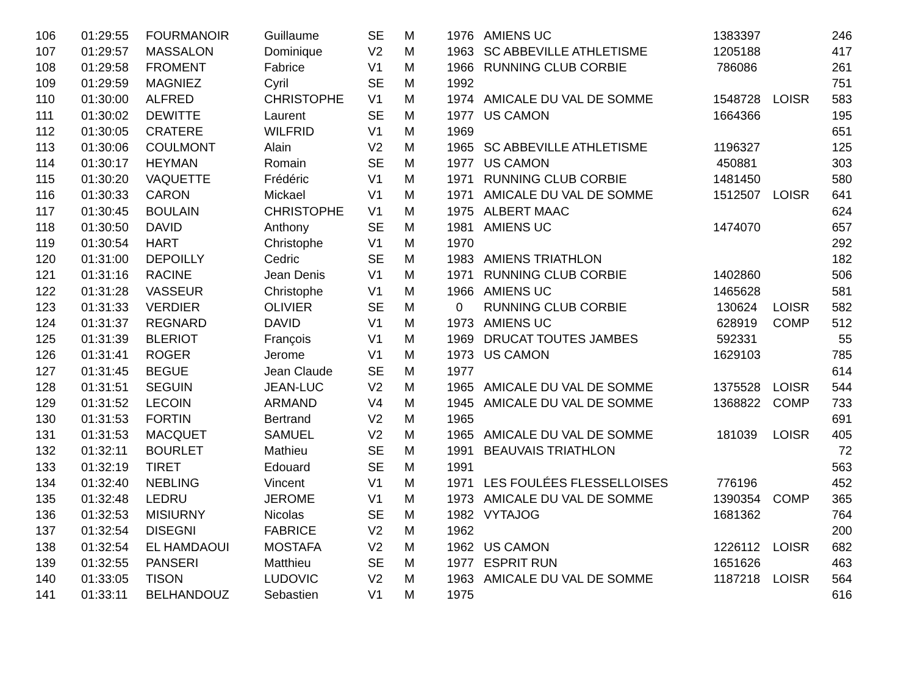| 106 | 01:29:55 | FOURMANOIR | Guillaume | SE | M | 1976 | AMIENS UC | 1383397 | | 246 |
| 107 | 01:29:57 | MASSALON | Dominique | V2 | M | 1963 | SC ABBEVILLE ATHLETISME | 1205188 | | 417 |
| 108 | 01:29:58 | FROMENT | Fabrice | V1 | M | 1966 | RUNNING CLUB CORBIE | 786086 | | 261 |
| 109 | 01:29:59 | MAGNIEZ | Cyril | SE | M | 1992 | | | | 751 |
| 110 | 01:30:00 | ALFRED | CHRISTOPHE | V1 | M | 1974 | AMICALE DU VAL DE SOMME | 1548728 | LOISR | 583 |
| 111 | 01:30:02 | DEWITTE | Laurent | SE | M | 1977 | US CAMON | 1664366 | | 195 |
| 112 | 01:30:05 | CRATERE | WILFRID | V1 | M | 1969 | | | | 651 |
| 113 | 01:30:06 | COULMONT | Alain | V2 | M | 1965 | SC ABBEVILLE ATHLETISME | 1196327 | | 125 |
| 114 | 01:30:17 | HEYMAN | Romain | SE | M | 1977 | US CAMON | 450881 | | 303 |
| 115 | 01:30:20 | VAQUETTE | Frédéric | V1 | M | 1971 | RUNNING CLUB CORBIE | 1481450 | | 580 |
| 116 | 01:30:33 | CARON | Mickael | V1 | M | 1971 | AMICALE DU VAL DE SOMME | 1512507 | LOISR | 641 |
| 117 | 01:30:45 | BOULAIN | CHRISTOPHE | V1 | M | 1975 | ALBERT MAAC | | | 624 |
| 118 | 01:30:50 | DAVID | Anthony | SE | M | 1981 | AMIENS UC | 1474070 | | 657 |
| 119 | 01:30:54 | HART | Christophe | V1 | M | 1970 | | | | 292 |
| 120 | 01:31:00 | DEPOILLY | Cedric | SE | M | 1983 | AMIENS TRIATHLON | | | 182 |
| 121 | 01:31:16 | RACINE | Jean Denis | V1 | M | 1971 | RUNNING CLUB CORBIE | 1402860 | | 506 |
| 122 | 01:31:28 | VASSEUR | Christophe | V1 | M | 1966 | AMIENS UC | 1465628 | | 581 |
| 123 | 01:31:33 | VERDIER | OLIVIER | SE | M | 0 | RUNNING CLUB CORBIE | 130624 | LOISR | 582 |
| 124 | 01:31:37 | REGNARD | DAVID | V1 | M | 1973 | AMIENS UC | 628919 | COMP | 512 |
| 125 | 01:31:39 | BLERIOT | François | V1 | M | 1969 | DRUCAT TOUTES JAMBES | 592331 | | 55 |
| 126 | 01:31:41 | ROGER | Jerome | V1 | M | 1973 | US CAMON | 1629103 | | 785 |
| 127 | 01:31:45 | BEGUE | Jean Claude | SE | M | 1977 | | | | 614 |
| 128 | 01:31:51 | SEGUIN | JEAN-LUC | V2 | M | 1965 | AMICALE DU VAL DE SOMME | 1375528 | LOISR | 544 |
| 129 | 01:31:52 | LECOIN | ARMAND | V4 | M | 1945 | AMICALE DU VAL DE SOMME | 1368822 | COMP | 733 |
| 130 | 01:31:53 | FORTIN | Bertrand | V2 | M | 1965 | | | | 691 |
| 131 | 01:31:53 | MACQUET | SAMUEL | V2 | M | 1965 | AMICALE DU VAL DE SOMME | 181039 | LOISR | 405 |
| 132 | 01:32:11 | BOURLET | Mathieu | SE | M | 1991 | BEAUVAIS TRIATHLON | | | 72 |
| 133 | 01:32:19 | TIRET | Edouard | SE | M | 1991 | | | | 563 |
| 134 | 01:32:40 | NEBLING | Vincent | V1 | M | 1971 | LES FOULÉES FLESSELLOISES | 776196 | | 452 |
| 135 | 01:32:48 | LEDRU | JEROME | V1 | M | 1973 | AMICALE DU VAL DE SOMME | 1390354 | COMP | 365 |
| 136 | 01:32:53 | MISIURNY | Nicolas | SE | M | 1982 | VYTAJOG | 1681362 | | 764 |
| 137 | 01:32:54 | DISEGNI | FABRICE | V2 | M | 1962 | | | | 200 |
| 138 | 01:32:54 | EL HAMDAOUI | MOSTAFA | V2 | M | 1962 | US CAMON | 1226112 | LOISR | 682 |
| 139 | 01:32:55 | PANSERI | Matthieu | SE | M | 1977 | ESPRIT RUN | 1651626 | | 463 |
| 140 | 01:33:05 | TISON | LUDOVIC | V2 | M | 1963 | AMICALE DU VAL DE SOMME | 1187218 | LOISR | 564 |
| 141 | 01:33:11 | BELHANDOUZ | Sebastien | V1 | M | 1975 | | | | 616 |